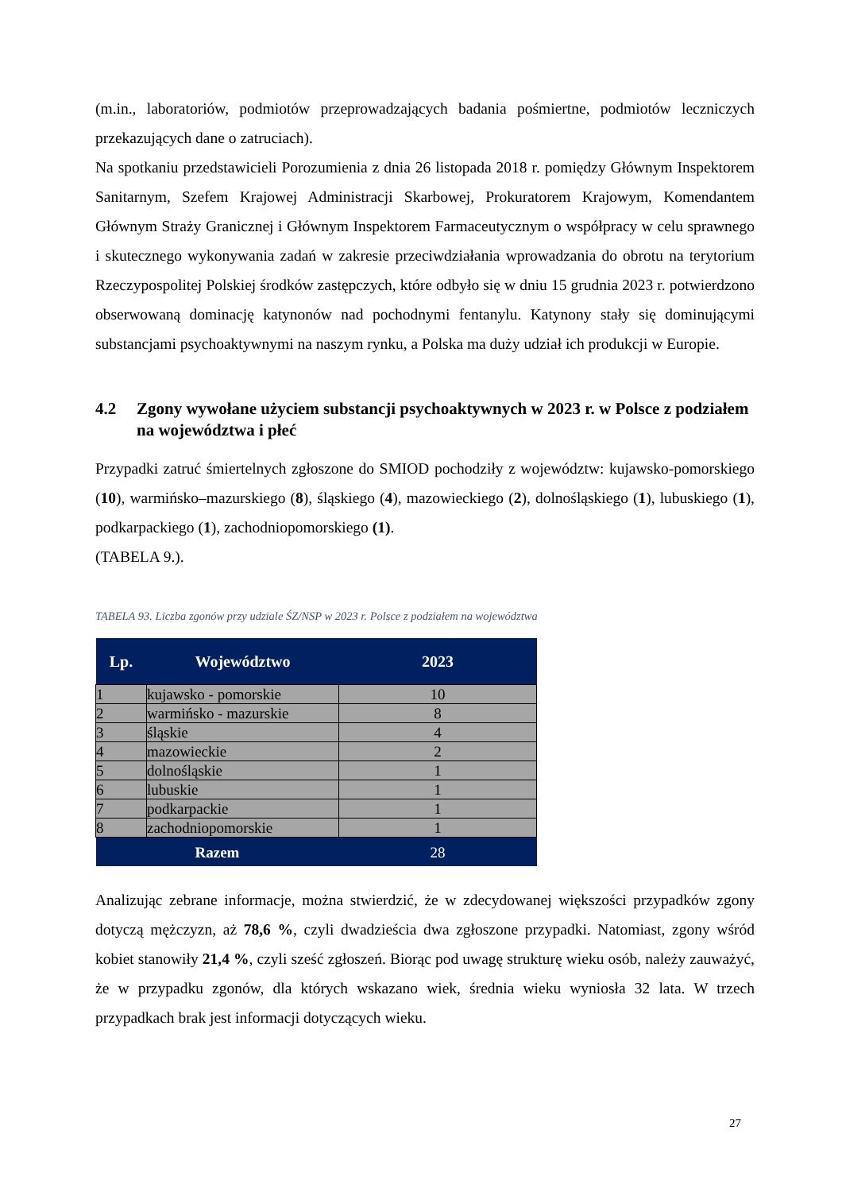(m.in., laboratoriów, podmiotów przeprowadzających badania pośmiertne, podmiotów leczniczych przekazujących dane o zatruciach).
Na spotkaniu przedstawicieli Porozumienia z dnia 26 listopada 2018 r. pomiędzy Głównym Inspektorem Sanitarnym, Szefem Krajowej Administracji Skarbowej, Prokuratorem Krajowym, Komendantem Głównym Straży Granicznej i Głównym Inspektorem Farmaceutycznym o współpracy w celu sprawnego i skutecznego wykonywania zadań w zakresie przeciwdziałania wprowadzania do obrotu na terytorium Rzeczypospolitej Polskiej środków zastępczych, które odbyło się w dniu 15 grudnia 2023 r. potwierdzono obserwowaną dominację katynonów nad pochodnymi fentanylu. Katynony stały się dominującymi substancjami psychoaktywnymi na naszym rynku, a Polska ma duży udział ich produkcji w Europie.
4.2 Zgony wywołane użyciem substancji psychoaktywnych w 2023 r. w Polsce z podziałem na województwa i płeć
Przypadki zatruć śmiertelnych zgłoszone do SMIOD pochodziły z województw: kujawsko-pomorskiego (10), warmińsko–mazurskiego (8), śląskiego (4), mazowieckiego (2), dolnośląskiego (1), lubuskiego (1), podkarpackiego (1), zachodniopomorskiego (1).
(TABELA 9.).
TABELA 93. Liczba zgonów przy udziale ŚZ/NSP w 2023 r. Polsce z podziałem na województwa
| Lp. | Województwo | 2023 |
| --- | --- | --- |
| 1 | kujawsko - pomorskie | 10 |
| 2 | warmińsko - mazurskie | 8 |
| 3 | śląskie | 4 |
| 4 | mazowieckie | 2 |
| 5 | dolnośląskie | 1 |
| 6 | lubuskie | 1 |
| 7 | podkarpackie | 1 |
| 8 | zachodniopomorskie | 1 |
| Razem | | 28 |
Analizując zebrane informacje, można stwierdzić, że w zdecydowanej większości przypadków zgony dotyczą mężczyzn, aż 78,6 %, czyli dwadzieścia dwa zgłoszone przypadki. Natomiast, zgony wśród kobiet stanowiły 21,4 %, czyli sześć zgłoszeń. Biorąc pod uwagę strukturę wieku osób, należy zauważyć, że w przypadku zgonów, dla których wskazano wiek, średnia wieku wyniosła 32 lata. W trzech przypadkach brak jest informacji dotyczących wieku.
27